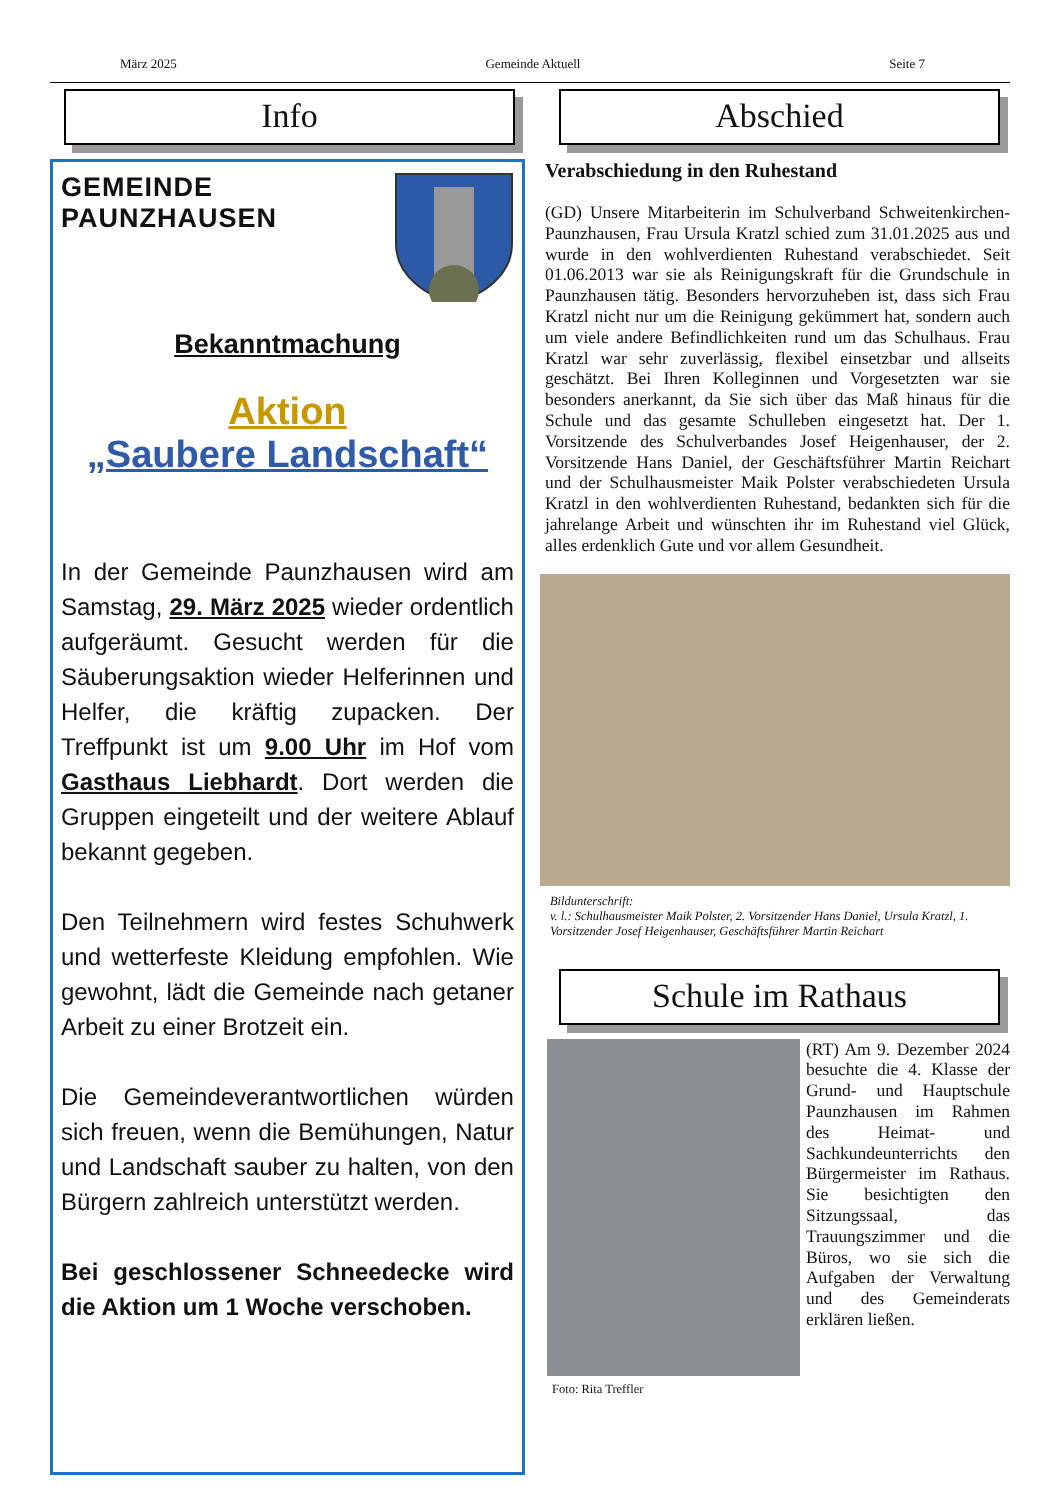März 2025 Gemeinde Aktuell Seite 7
Info
GEMEINDE
PAUNZHAUSEN
Bekanntmachung
Aktion
„Saubere Landschaft“
In der Gemeinde Paunzhausen wird am Samstag, 29. März 2025 wieder ordentlich aufgeräumt. Gesucht werden für die Säuberungsaktion wieder Helferinnen und Helfer, die kräftig zupacken. Der Treffpunkt ist um 9.00 Uhr im Hof vom Gasthaus Liebhardt. Dort werden die Gruppen eingeteilt und der weitere Ablauf bekannt gegeben.
Den Teilnehmern wird festes Schuhwerk und wetterfeste Kleidung empfohlen. Wie gewohnt, lädt die Gemeinde nach getaner Arbeit zu einer Brotzeit ein.
Die Gemeindeverantwortlichen würden sich freuen, wenn die Bemühungen, Natur und Landschaft sauber zu halten, von den Bürgern zahlreich unterstützt werden.
Bei geschlossener Schneedecke wird die Aktion um 1 Woche verschoben.
Abschied
Verabschiedung in den Ruhestand
(GD) Unsere Mitarbeiterin im Schulverband Schweitenkirchen-Paunzhausen, Frau Ursula Kratzl schied zum 31.01.2025 aus und wurde in den wohlverdienten Ruhestand verabschiedet. Seit 01.06.2013 war sie als Reinigungskraft für die Grundschule in Paunzhausen tätig. Besonders hervorzuheben ist, dass sich Frau Kratzl nicht nur um die Reinigung gekümmert hat, sondern auch um viele andere Befindlichkeiten rund um das Schulhaus. Frau Kratzl war sehr zuverlässig, flexibel einsetzbar und allseits geschätzt. Bei Ihren Kolleginnen und Vorgesetzten war sie besonders anerkannt, da Sie sich über das Maß hinaus für die Schule und das gesamte Schulleben eingesetzt hat. Der 1. Vorsitzende des Schulverbandes Josef Heigenhauser, der 2. Vorsitzende Hans Daniel, der Geschäftsführer Martin Reichart und der Schulhausmeister Maik Polster verabschiedeten Ursula Kratzl in den wohlverdienten Ruhestand, bedankten sich für die jahrelange Arbeit und wünschten ihr im Ruhestand viel Glück, alles erdenklich Gute und vor allem Gesundheit.
Bildunterschrift:
v. l.: Schulhausmeister Maik Polster, 2. Vorsitzender Hans Daniel, Ursula Kratzl, 1. Vorsitzender Josef Heigenhauser, Geschäftsführer Martin Reichart
Schule im Rathaus
(RT) Am 9. Dezember 2024 besuchte die 4. Klasse der Grund- und Hauptschule Paunzhausen im Rahmen des Heimat- und Sachkundeunterrichts den Bürgermeister im Rathaus. Sie besichtigten den Sitzungssaal, das Trauungszimmer und die Büros, wo sie sich die Aufgaben der Verwaltung und des Gemeinderats erklären ließen.
Foto: Rita Treffler